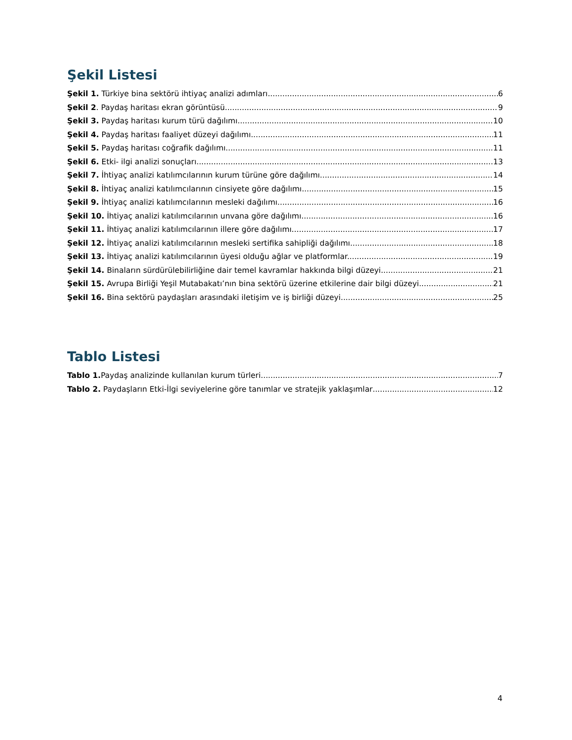Şekil Listesi
Şekil 1. Türkiye bina sektörü ihtiyaç analizi adımları. 6
Şekil 2. Paydaş haritası ekran görüntüsü. 9
Şekil 3. Paydaş haritası kurum türü dağılımı. 10
Şekil 4. Paydaş haritası faaliyet düzeyi dağılımı. 11
Şekil 5. Paydaş haritası coğrafik dağılımı. 11
Şekil 6. Etki- ilgi analizi sonuçları. 13
Şekil 7. İhtiyaç analizi katılımcılarının kurum türüne göre dağılımı. 14
Şekil 8. İhtiyaç analizi katılımcılarının cinsiyete göre dağılımı. 15
Şekil 9. İhtiyaç analizi katılımcılarının mesleki dağılımı. 16
Şekil 10. İhtiyaç analizi katılımcılarının unvana göre dağılımı. 16
Şekil 11. İhtiyaç analizi katılımcılarının illere göre dağılımı. 17
Şekil 12. İhtiyaç analizi katılımcılarının mesleki sertifika sahipliği dağılımı. 18
Şekil 13. İhtiyaç analizi katılımcılarının üyesi olduğu ağlar ve platformlar. 19
Şekil 14. Binaların sürdürülebilirliğine dair temel kavramlar hakkında bilgi düzeyi. 21
Şekil 15. Avrupa Birliği Yeşil Mutabakatı’nın bina sektörü üzerine etkilerine dair bilgi düzeyi. 21
Şekil 16. Bina sektörü paydaşları arasındaki iletişim ve iş birliği düzeyi 25
Tablo Listesi
Tablo 1. Paydaş analizinde kullanılan kurum türleri. 7
Tablo 2. Paydaşların Etki-İlgi seviyelerine göre tanımlar ve stratejik yaklaşımlar 12
4